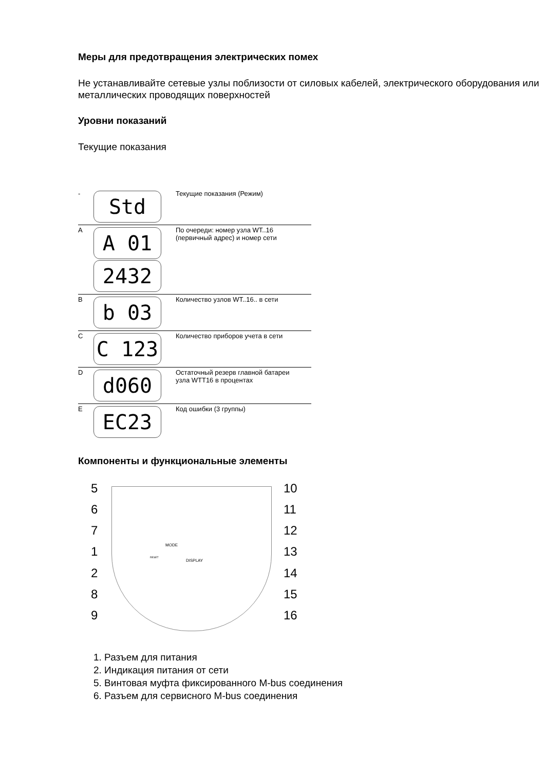Меры для предотвращения электрических помех
Не устанавливайте сетевые узлы поблизости от силовых кабелей, электрического оборудования или металлических проводящих поверхностей
Уровни показаний
Текущие показания
| - | Std | Текущие показания (Режим) |
| A | A 01 2432 | По очереди: номер узла WT..16 (первичный адрес) и номер сети |
| B | b 03 | Количество узлов WT..16.. в сети |
| C | C 123 | Количество приборов учета в сети |
| D | d060 | Остаточный резерв главной батареи узла WTT16 в процентах |
| E | EC23 | Код ошибки (3 группы) |
Компоненты и функциональные элементы
5
6
7
1
2
8
9
10
11
12
13
14
15
16
MODE
DISPLAY
RESET
1. Разъем для питания
2. Индикация питания от сети
5. Винтовая муфта фиксированного M-bus соединения
6. Разъем для сервисного M-bus соединения